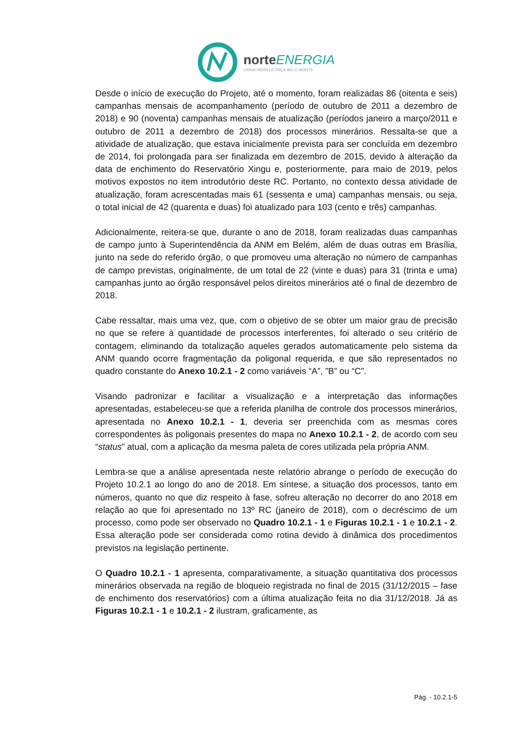norteENERGIA
USINA HIDRELÉTRICA BELO MONTE
Desde o início de execução do Projeto, até o momento, foram realizadas 86 (oitenta e seis) campanhas mensais de acompanhamento (período de outubro de 2011 a dezembro de 2018) e 90 (noventa) campanhas mensais de atualização (períodos janeiro a março/2011 e outubro de 2011 a dezembro de 2018) dos processos minerários. Ressalta-se que a atividade de atualização, que estava inicialmente prevista para ser concluída em dezembro de 2014, foi prolongada para ser finalizada em dezembro de 2015, devido à alteração da data de enchimento do Reservatório Xingu e, posteriormente, para maio de 2019, pelos motivos expostos no item introdutório deste RC. Portanto, no contexto dessa atividade de atualização, foram acrescentadas mais 61 (sessenta e uma) campanhas mensais, ou seja, o total inicial de 42 (quarenta e duas) foi atualizado para 103 (cento e três) campanhas.
Adicionalmente, reitera-se que, durante o ano de 2018, foram realizadas duas campanhas de campo junto à Superintendência da ANM em Belém, além de duas outras em Brasília, junto na sede do referido órgão, o que promoveu uma alteração no número de campanhas de campo previstas, originalmente, de um total de 22 (vinte e duas) para 31 (trinta e uma) campanhas junto ao órgão responsável pelos direitos minerários até o final de dezembro de 2018.
Cabe ressaltar, mais uma vez, que, com o objetivo de se obter um maior grau de precisão no que se refere à quantidade de processos interferentes, foi alterado o seu critério de contagem, eliminando da totalização aqueles gerados automaticamente pelo sistema da ANM quando ocorre fragmentação da poligonal requerida, e que são representados no quadro constante do Anexo 10.2.1 - 2 como variáveis “A”, ”B” ou “C”.
Visando padronizar e facilitar a visualização e a interpretação das informações apresentadas, estabeleceu-se que a referida planilha de controle dos processos minerários, apresentada no Anexo 10.2.1 - 1, deveria ser preenchida com as mesmas cores correspondentes às poligonais presentes do mapa no Anexo 10.2.1 - 2, de acordo com seu “status” atual, com a aplicação da mesma paleta de cores utilizada pela própria ANM.
Lembra-se que a análise apresentada neste relatório abrange o período de execução do Projeto 10.2.1 ao longo do ano de 2018. Em síntese, a situação dos processos, tanto em números, quanto no que diz respeito à fase, sofreu alteração no decorrer do ano 2018 em relação ao que foi apresentado no 13º RC (janeiro de 2018), com o decréscimo de um processo, como pode ser observado no Quadro 10.2.1 - 1 e Figuras 10.2.1 - 1 e 10.2.1 - 2. Essa alteração pode ser considerada como rotina devido à dinâmica dos procedimentos previstos na legislação pertinente.
O Quadro 10.2.1 - 1 apresenta, comparativamente, a situação quantitativa dos processos minerários observada na região de bloqueio registrada no final de 2015 (31/12/2015 – fase de enchimento dos reservatórios) com a última atualização feita no dia 31/12/2018. Já as Figuras 10.2.1 - 1 e 10.2.1 - 2 ilustram, graficamente, as
Pág. - 10.2.1-5